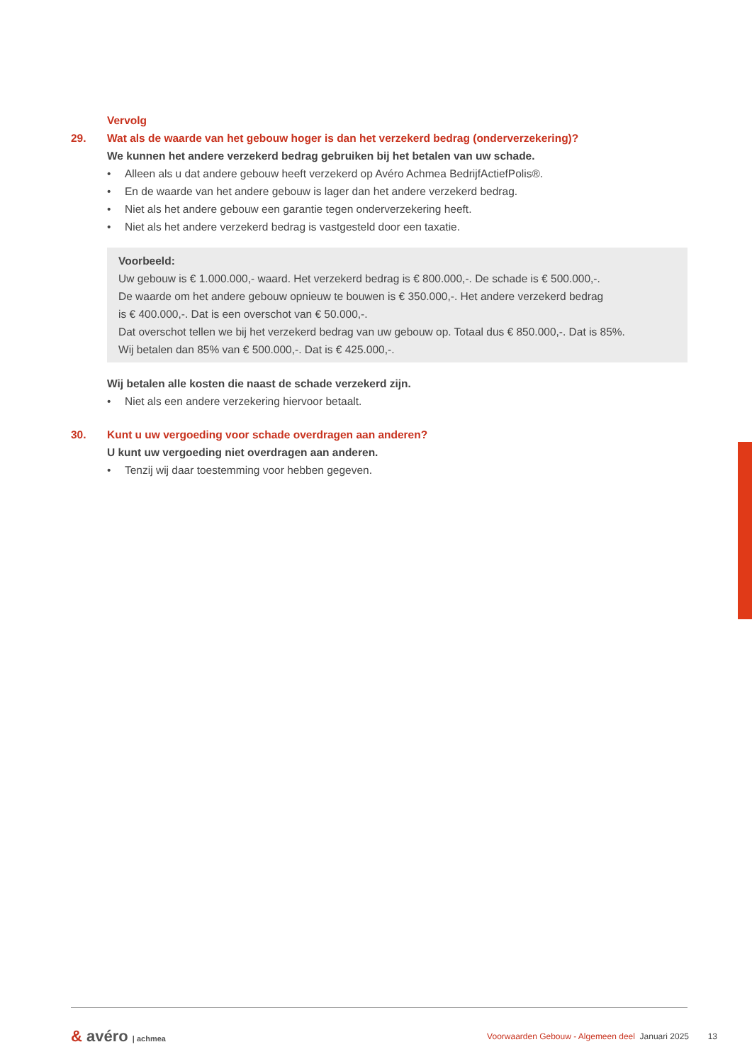Vervolg
29. Wat als de waarde van het gebouw hoger is dan het verzekerd bedrag (onderverzekering)?
We kunnen het andere verzekerd bedrag gebruiken bij het betalen van uw schade.
• Alleen als u dat andere gebouw heeft verzekerd op Avéro Achmea BedrijfActiefPolis®.
• En de waarde van het andere gebouw is lager dan het andere verzekerd bedrag.
• Niet als het andere gebouw een garantie tegen onderverzekering heeft.
• Niet als het andere verzekerd bedrag is vastgesteld door een taxatie.
Voorbeeld:
Uw gebouw is € 1.000.000,- waard. Het verzekerd bedrag is € 800.000,-. De schade is € 500.000,-.
De waarde om het andere gebouw opnieuw te bouwen is € 350.000,-. Het andere verzekerd bedrag
is € 400.000,-. Dat is een overschot van € 50.000,-.
Dat overschot tellen we bij het verzekerd bedrag van uw gebouw op. Totaal dus € 850.000,-. Dat is 85%.
Wij betalen dan 85% van € 500.000,-. Dat is € 425.000,-.
Wij betalen alle kosten die naast de schade verzekerd zijn.
• Niet als een andere verzekering hiervoor betaalt.
30. Kunt u uw vergoeding voor schade overdragen aan anderen?
U kunt uw vergoeding niet overdragen aan anderen.
• Tenzij wij daar toestemming voor hebben gegeven.
& avéro | achmea
Voorwaarden Gebouw - Algemeen deel Januari 2025 13